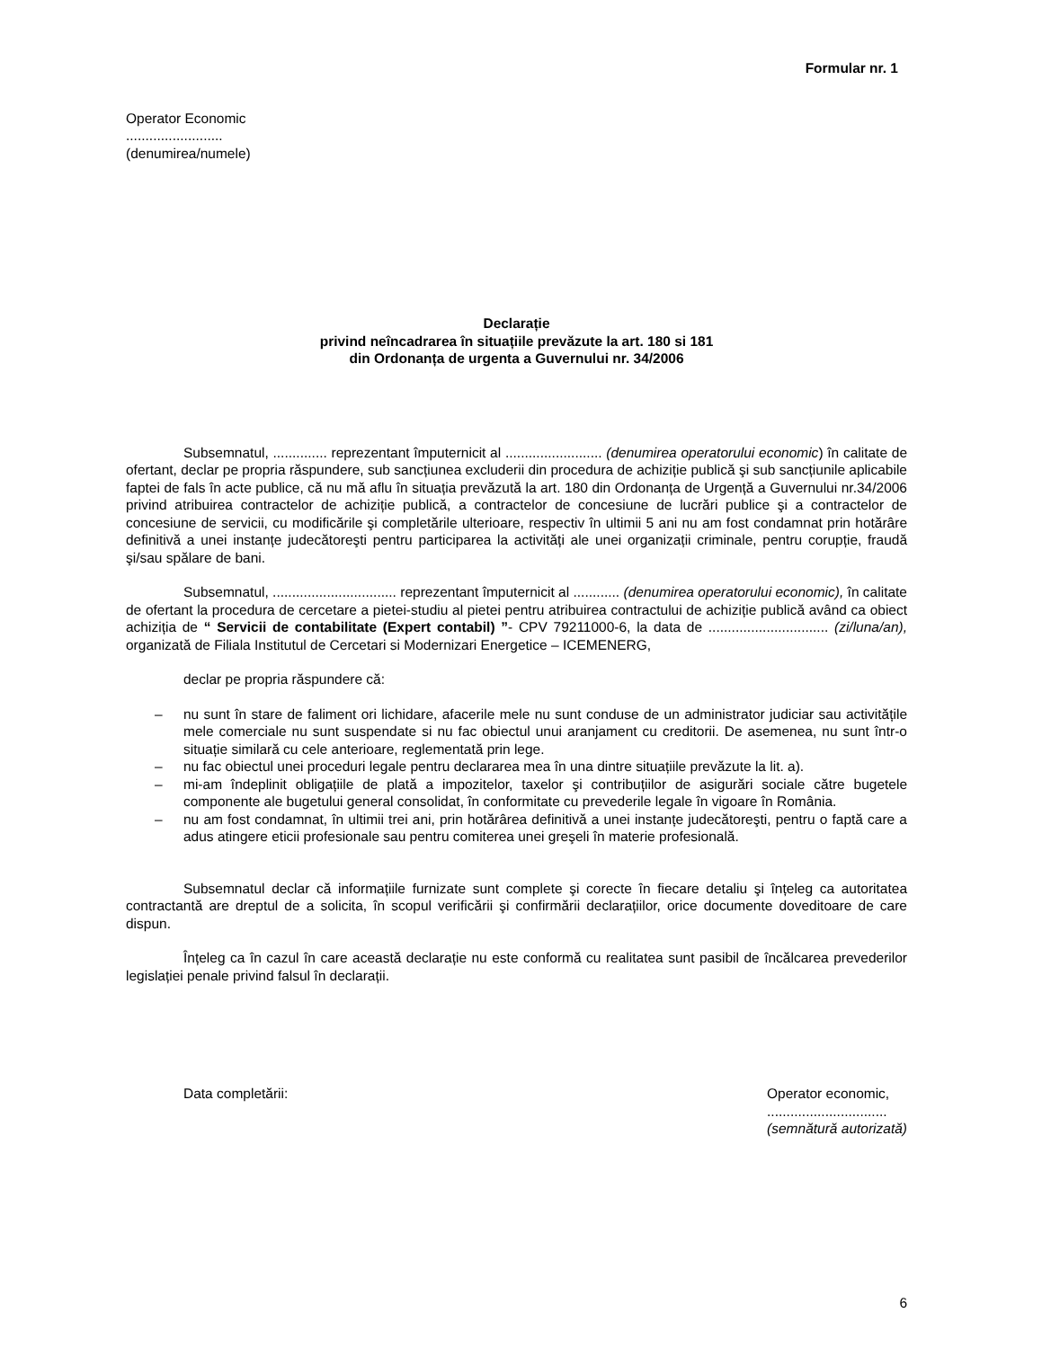Formular nr. 1
Operator Economic
.........................
(denumirea/numele)
Declarație
privind neîncadrarea în situațiile prevăzute la art. 180 si 181
din Ordonanța de urgenta a Guvernului nr. 34/2006
Subsemnatul, .............. reprezentant împuternicit al ......................... (denumirea operatorului economic) în calitate de ofertant, declar pe propria răspundere, sub sancțiunea excluderii din procedura de achiziție publică şi sub sancțiunile aplicabile faptei de fals în acte publice, că nu mă aflu în situația prevăzută la art. 180 din Ordonanța de Urgență a Guvernului nr.34/2006 privind atribuirea contractelor de achiziție publică, a contractelor de concesiune de lucrări publice şi a contractelor de concesiune de servicii, cu modificările şi completările ulterioare, respectiv în ultimii 5 ani nu am fost condamnat prin hotărâre definitivă a unei instanțe judecătoreşti pentru participarea la activități ale unei organizații criminale, pentru corupție, fraudă şi/sau spălare de bani.
Subsemnatul, ................................ reprezentant împuternicit al ............ (denumirea operatorului economic), în calitate de ofertant la procedura de cercetare a pietei-studiu al pietei pentru atribuirea contractului de achiziție publică având ca obiect achiziția de “ Servicii de contabilitate (Expert contabil) ”- CPV 79211000-6, la data de ............................... (zi/luna/an), organizată de Filiala Institutul de Cercetari si Modernizari Energetice – ICEMENERG,
declar pe propria răspundere că:
– nu sunt în stare de faliment ori lichidare, afacerile mele nu sunt conduse de un administrator judiciar sau activitățile mele comerciale nu sunt suspendate si nu fac obiectul unui aranjament cu creditorii. De asemenea, nu sunt într-o situație similară cu cele anterioare, reglementată prin lege.
– nu fac obiectul unei proceduri legale pentru declararea mea în una dintre situațiile prevăzute la lit. a).
– mi-am îndeplinit obligațiile de plată a impozitelor, taxelor şi contribuțiilor de asigurări sociale către bugetele componente ale bugetului general consolidat, în conformitate cu prevederile legale în vigoare în România.
– nu am fost condamnat, în ultimii trei ani, prin hotărârea definitivă a unei instanțe judecătoreşti, pentru o faptă care a adus atingere eticii profesionale sau pentru comiterea unei greşeli în materie profesională.
Subsemnatul declar că informațiile furnizate sunt complete şi corecte în fiecare detaliu şi înțeleg ca autoritatea contractantă are dreptul de a solicita, în scopul verificării şi confirmării declarațiilor, orice documente doveditoare de care dispun.
Înțeleg ca în cazul în care această declarație nu este conformă cu realitatea sunt pasibil de încălcarea prevederilor legislației penale privind falsul în declarații.
Data completării: Operator economic,
...............................
(semnătură autorizată)
6